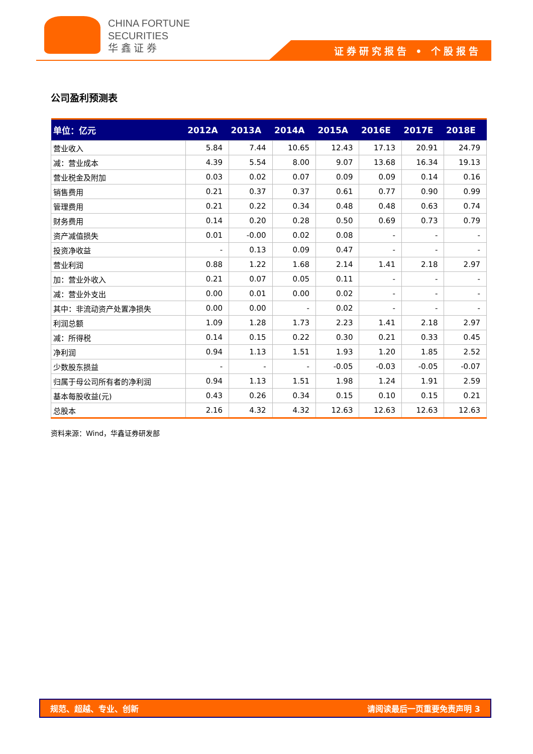CHINA FORTUNE
SECURITIES
华 鑫 证 券
证券研究报告 • 个股报告
公司盈利预测表
| 单位：亿元 | 2012A | 2013A | 2014A | 2015A | 2016E | 2017E | 2018E |
| --- | --- | --- | --- | --- | --- | --- | --- |
| 营业收入 | 5.84 | 7.44 | 10.65 | 12.43 | 17.13 | 20.91 | 24.79 |
| 减：营业成本 | 4.39 | 5.54 | 8.00 | 9.07 | 13.68 | 16.34 | 19.13 |
| 营业税金及附加 | 0.03 | 0.02 | 0.07 | 0.09 | 0.09 | 0.14 | 0.16 |
| 销售费用 | 0.21 | 0.37 | 0.37 | 0.61 | 0.77 | 0.90 | 0.99 |
| 管理费用 | 0.21 | 0.22 | 0.34 | 0.48 | 0.48 | 0.63 | 0.74 |
| 财务费用 | 0.14 | 0.20 | 0.28 | 0.50 | 0.69 | 0.73 | 0.79 |
| 资产减值损失 | 0.01 | -0.00 | 0.02 | 0.08 | - | - | - |
| 投资净收益 | - | 0.13 | 0.09 | 0.47 | - | - | - |
| 营业利润 | 0.88 | 1.22 | 1.68 | 2.14 | 1.41 | 2.18 | 2.97 |
| 加：营业外收入 | 0.21 | 0.07 | 0.05 | 0.11 | - | - | - |
| 减：营业外支出 | 0.00 | 0.01 | 0.00 | 0.02 | - | - | - |
| 其中：非流动资产处置净损失 | 0.00 | 0.00 | - | 0.02 | - | - | - |
| 利润总额 | 1.09 | 1.28 | 1.73 | 2.23 | 1.41 | 2.18 | 2.97 |
| 减：所得税 | 0.14 | 0.15 | 0.22 | 0.30 | 0.21 | 0.33 | 0.45 |
| 净利润 | 0.94 | 1.13 | 1.51 | 1.93 | 1.20 | 1.85 | 2.52 |
| 少数股东损益 | - | - | - | -0.05 | -0.03 | -0.05 | -0.07 |
| 归属于母公司所有者的净利润 | 0.94 | 1.13 | 1.51 | 1.98 | 1.24 | 1.91 | 2.59 |
| 基本每股收益(元) | 0.43 | 0.26 | 0.34 | 0.15 | 0.10 | 0.15 | 0.21 |
| 总股本 | 2.16 | 4.32 | 4.32 | 12.63 | 12.63 | 12.63 | 12.63 |
资料来源：Wind，华鑫证券研发部
规范、超越、专业、创新 请阅读最后一页重要免责声明 3